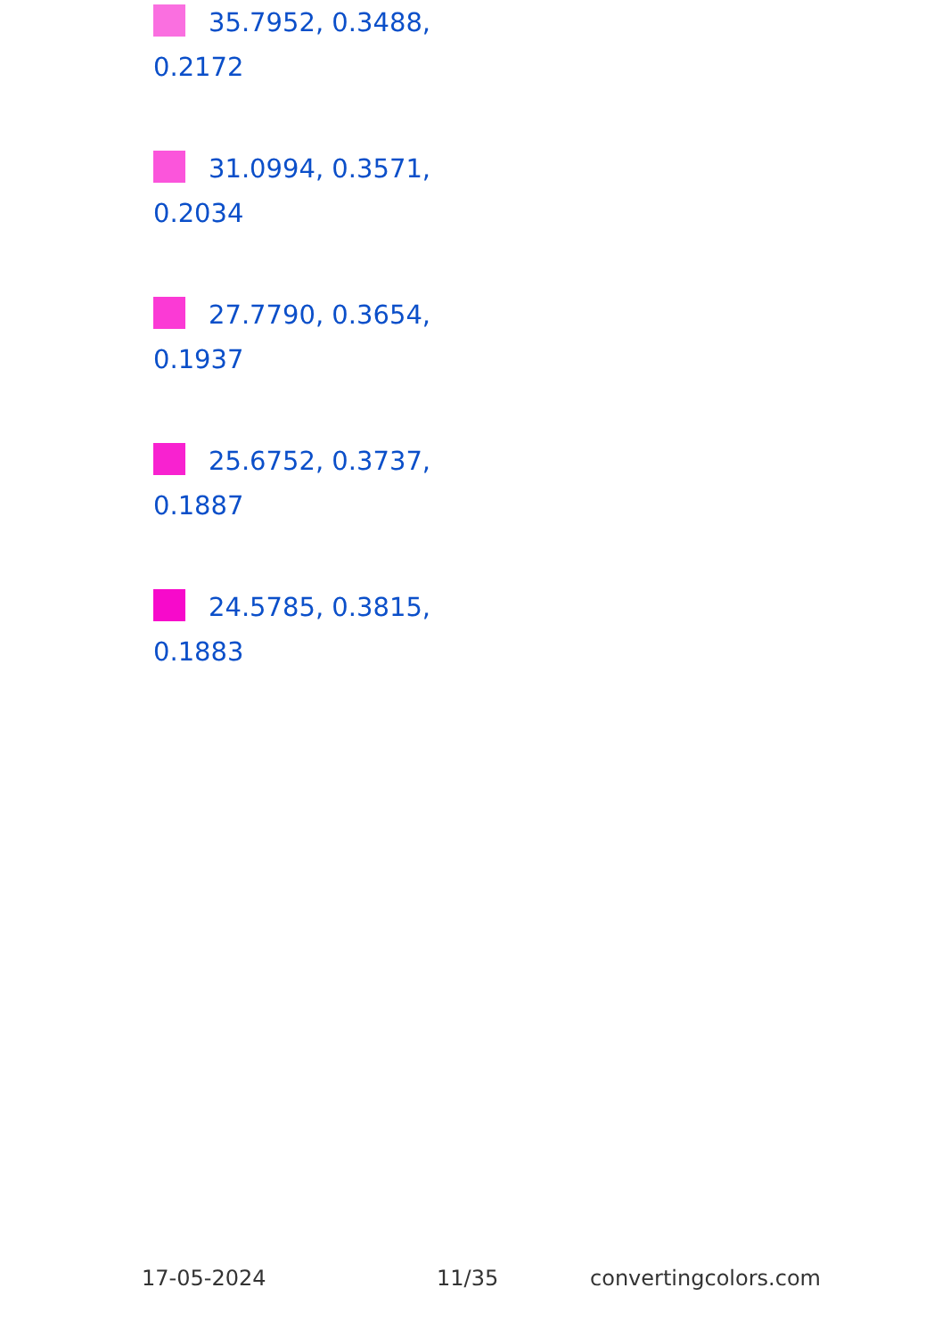35.7952, 0.3488, 0.2172
31.0994, 0.3571, 0.2034
27.7790, 0.3654, 0.1937
25.6752, 0.3737, 0.1887
24.5785, 0.3815, 0.1883
17-05-2024 11/35 convertingcolors.com